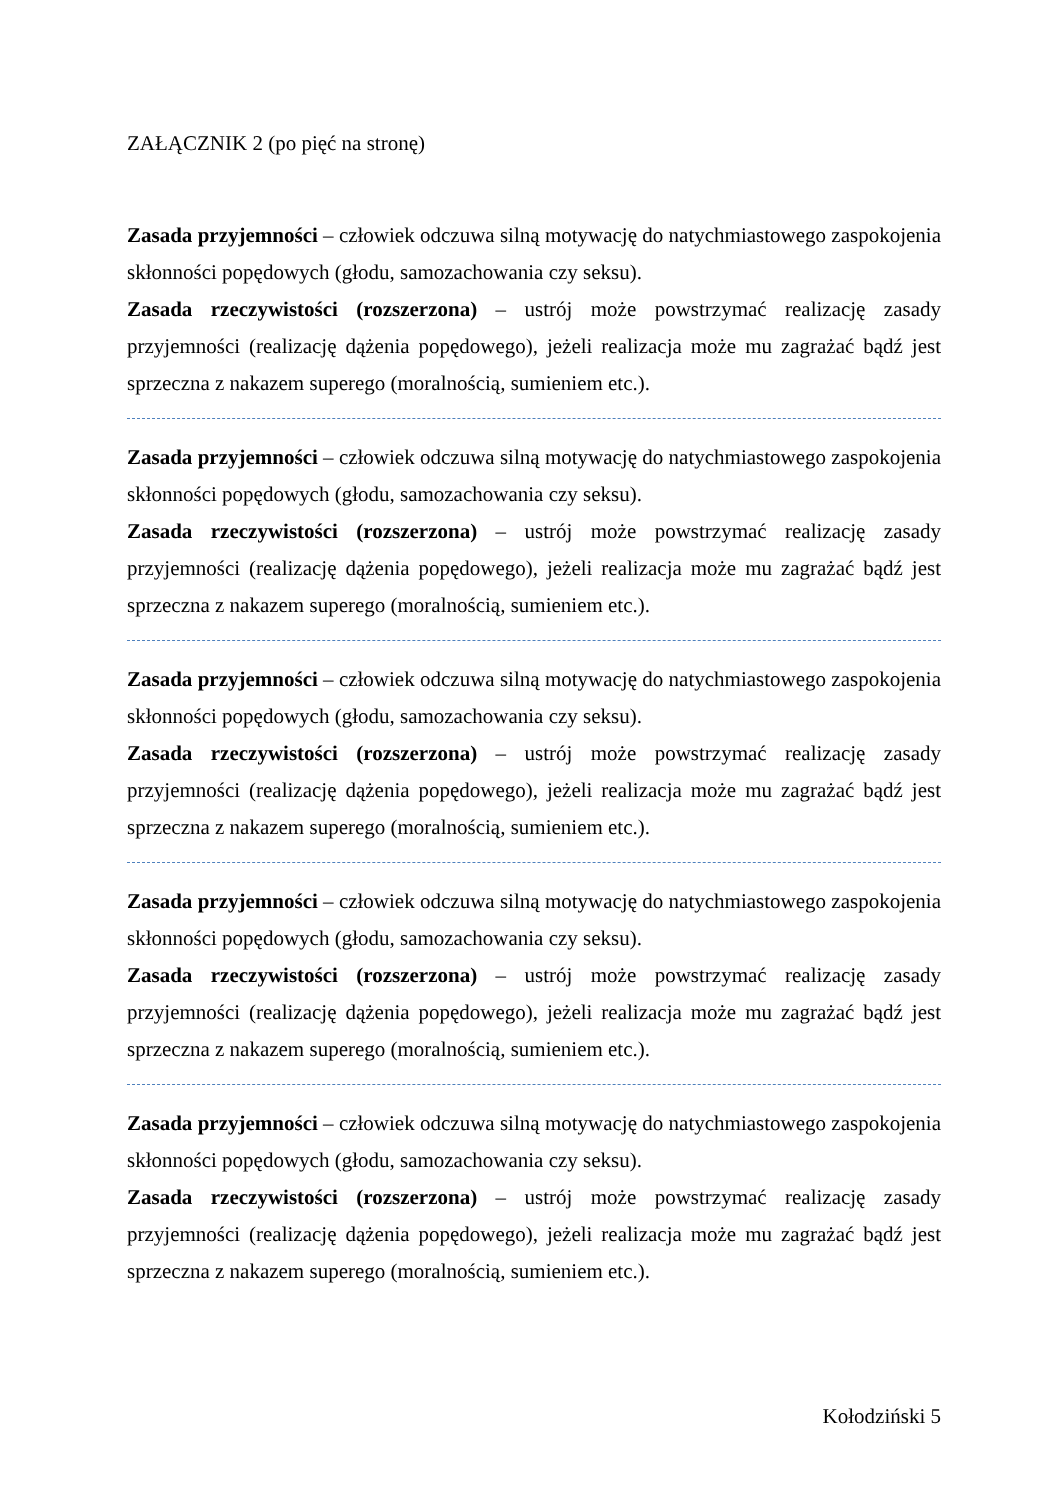ZAŁĄCZNIK 2 (po pięć na stronę)
Zasada przyjemności – człowiek odczuwa silną motywację do natychmiastowego zaspokojenia skłonności popędowych (głodu, samozachowania czy seksu).
Zasada rzeczywistości (rozszerzona) – ustrój może powstrzymać realizację zasady przyjemności (realizację dążenia popędowego), jeżeli realizacja może mu zagrażać bądź jest sprzeczna z nakazem superego (moralnością, sumieniem etc.).
Zasada przyjemności – człowiek odczuwa silną motywację do natychmiastowego zaspokojenia skłonności popędowych (głodu, samozachowania czy seksu).
Zasada rzeczywistości (rozszerzona) – ustrój może powstrzymać realizację zasady przyjemności (realizację dążenia popędowego), jeżeli realizacja może mu zagrażać bądź jest sprzeczna z nakazem superego (moralnością, sumieniem etc.).
Zasada przyjemności – człowiek odczuwa silną motywację do natychmiastowego zaspokojenia skłonności popędowych (głodu, samozachowania czy seksu).
Zasada rzeczywistości (rozszerzona) – ustrój może powstrzymać realizację zasady przyjemności (realizację dążenia popędowego), jeżeli realizacja może mu zagrażać bądź jest sprzeczna z nakazem superego (moralnością, sumieniem etc.).
Zasada przyjemności – człowiek odczuwa silną motywację do natychmiastowego zaspokojenia skłonności popędowych (głodu, samozachowania czy seksu).
Zasada rzeczywistości (rozszerzona) – ustrój może powstrzymać realizację zasady przyjemności (realizację dążenia popędowego), jeżeli realizacja może mu zagrażać bądź jest sprzeczna z nakazem superego (moralnością, sumieniem etc.).
Zasada przyjemności – człowiek odczuwa silną motywację do natychmiastowego zaspokojenia skłonności popędowych (głodu, samozachowania czy seksu).
Zasada rzeczywistości (rozszerzona) – ustrój może powstrzymać realizację zasady przyjemności (realizację dążenia popędowego), jeżeli realizacja może mu zagrażać bądź jest sprzeczna z nakazem superego (moralnością, sumieniem etc.).
Kołodziński 5